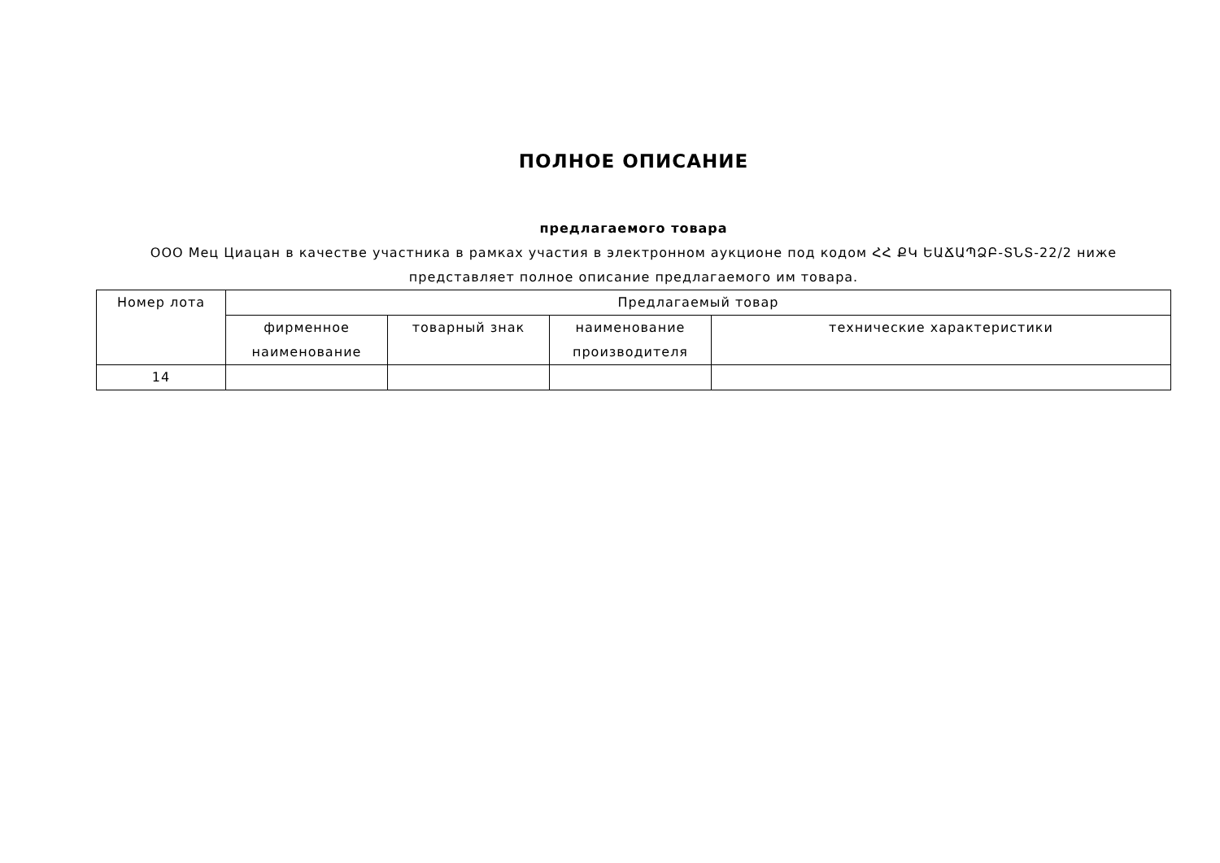ПОЛНОЕ ОПИСАНИЕ
предлагаемого товара
ООО Мец Циацан в качестве участника в рамках участия в электронном аукционе под кодом ՀՀ ՔԿ ԵԱՃԱՊՁԲ-ՏՆՏ-22/2 ниже представляет полное описание предлагаемого им товара.
| Номер лота | Предлагаемый товар | | | |
| --- | --- | --- | --- | --- |
| | фирменное наименование | товарный знак | наименование производителя | технические характеристики |
| 14 | | | | |